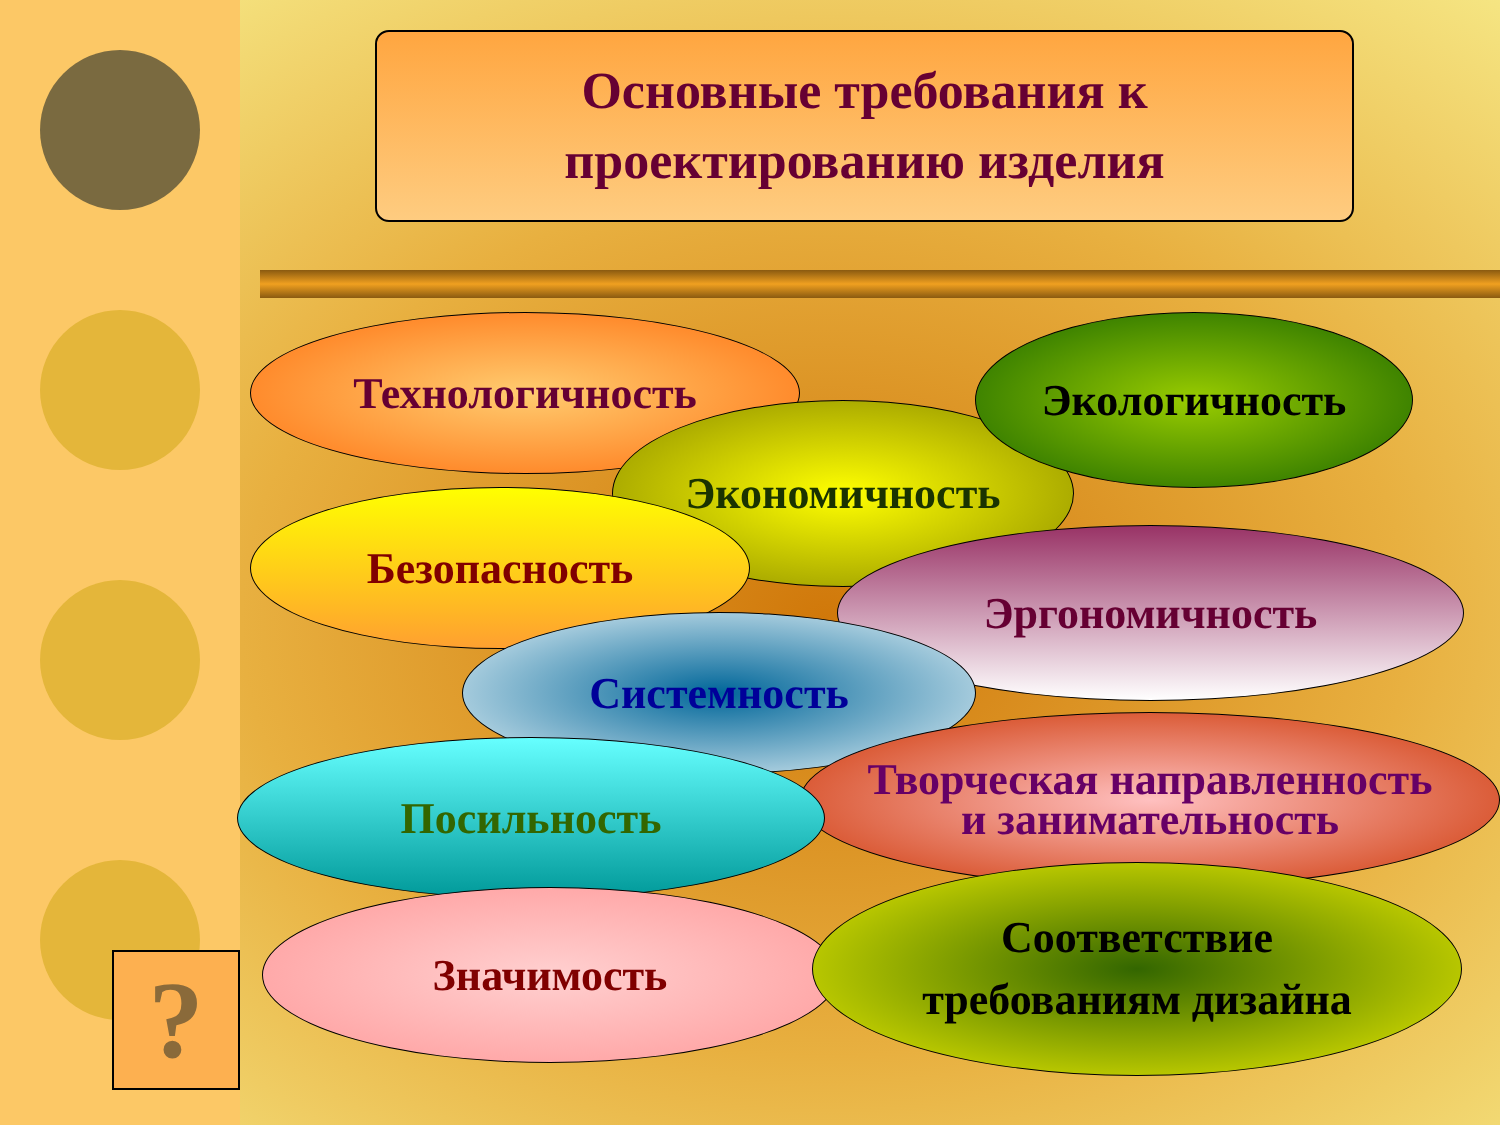Основные требования к
проектированию изделия
Технологичность
Экономичность
Экологичность
Безопасность
Эргономичность
Системность
Творческая направленность
и занимательность
Посильность
Значимость
Соответствие
требованиям дизайна
?